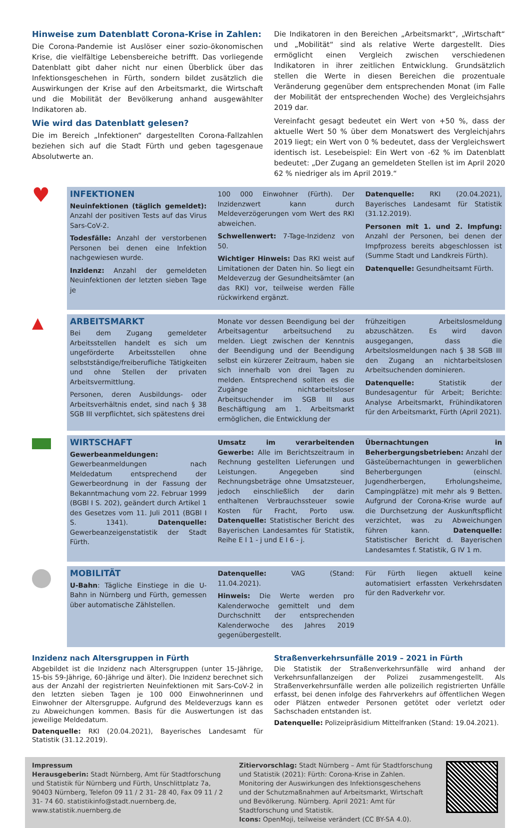Hinweise zum Datenblatt Corona-Krise in Zahlen:
Die Corona-Pandemie ist Auslöser einer sozio-ökonomischen Krise, die vielfältige Lebensbereiche betrifft. Das vorliegende Datenblatt gibt daher nicht nur einen Überblick über das Infektionsgeschehen in Fürth, sondern bildet zusätzlich die Auswirkungen der Krise auf den Arbeitsmarkt, die Wirtschaft und die Mobilität der Bevölkerung anhand ausgewählter Indikatoren ab.
Wie wird das Datenblatt gelesen?
Die im Bereich „Infektionen“ dargestellten Corona-Fallzahlen beziehen sich auf die Stadt Fürth und geben tagesgenaue Absolutwerte an.
Die Indikatoren in den Bereichen „Arbeitsmarkt“, „Wirtschaft“ und „Mobilität“ sind als relative Werte dargestellt. Dies ermöglicht einen Vergleich zwischen verschiedenen Indikatoren in ihrer zeitlichen Entwicklung. Grundsätzlich stellen die Werte in diesen Bereichen die prozentuale Veränderung gegenüber dem entsprechenden Monat (im Falle der Mobilität der entsprechenden Woche) des Vergleichsjahrs 2019 dar.
Vereinfacht gesagt bedeutet ein Wert von +50 %, dass der aktuelle Wert 50 % über dem Monatswert des Vergleichjahrs 2019 liegt; ein Wert von 0 % bedeutet, dass der Vergleichswert identisch ist. Lesebeispiel: Ein Wert von -62 % im Datenblatt bedeutet: „Der Zugang an gemeldeten Stellen ist im April 2020 62 % niedriger als im April 2019.“
♥
INFEKTIONEN
Neuinfektionen (täglich gemeldet): Anzahl der positiven Tests auf das Virus Sars-CoV-2.
Todesfälle: Anzahl der verstorbenen Personen bei denen eine Infektion nachgewiesen wurde.
Inzidenz: Anzahl der gemeldeten Neuinfektionen der letzten sieben Tage je
100 000 Einwohner (Fürth). Der Inzidenzwert kann durch Meldeverzögerungen vom Wert des RKI abweichen.
Schwellenwert: 7-Tage-Inzidenz von 50.
Wichtiger Hinweis: Das RKI weist auf Limitationen der Daten hin. So liegt ein Meldeverzug der Gesundheitsämter (an das RKI) vor, teilweise werden Fälle rückwirkend ergänzt.
Datenquelle: RKI (20.04.2021), Bayerisches Landesamt für Statistik (31.12.2019).
Personen mit 1. und 2. Impfung: Anzahl der Personen, bei denen der Impfprozess bereits abgeschlossen ist (Summe Stadt und Landkreis Fürth).
Datenquelle: Gesundheitsamt Fürth.
▲
ARBEITSMARKT
Bei dem Zugang gemeldeter Arbeitsstellen handelt es sich um ungeförderte Arbeitsstellen ohne selbstständige/freiberufliche Tätigkeiten und ohne Stellen der privaten Arbeitsvermittlung.
Personen, deren Ausbildungs- oder Arbeitsverhältnis endet, sind nach § 38 SGB III verpflichtet, sich spätestens drei
Monate vor dessen Beendigung bei der Arbeitsagentur arbeitsuchend zu melden. Liegt zwischen der Kenntnis der Beendigung und der Beendigung selbst ein kürzerer Zeitraum, haben sie sich innerhalb von drei Tagen zu melden. Entsprechend sollten es die Zugänge nichtarbeitsloser Arbeitsuchender im SGB III aus Beschäftigung am 1. Arbeitsmarkt ermöglichen, die Entwicklung der
frühzeitigen Arbeitslosmeldung abzuschätzen. Es wird davon ausgegangen, dass die Arbeitslosmeldungen nach § 38 SGB III den Zugang an nichtarbeitslosen Arbeitsuchenden dominieren.
Datenquelle: Statistik der Bundesagentur für Arbeit; Berichte: Analyse Arbeitsmarkt, Frühindikatoren für den Arbeitsmarkt, Fürth (April 2021).
WIRTSCHAFT
Gewerbeanmeldungen: Gewerbeanmeldungen nach Meldedatum entsprechend der Gewerbeordnung in der Fassung der Bekanntmachung vom 22. Februar 1999 (BGBl I S. 202), geändert durch Artikel 1 des Gesetzes vom 11. Juli 2011 (BGBl I S. 1341). Datenquelle: Gewerbeanzeigenstatistik der Stadt Fürth.
Umsatz im verarbeitenden Gewerbe: Alle im Berichtszeitraum in Rechnung gestellten Lieferungen und Leistungen. Angegeben sind Rechnungsbeträge ohne Umsatzsteuer, jedoch einschließlich der darin enthaltenen Verbrauchssteuer sowie Kosten für Fracht, Porto usw. Datenquelle: Statistischer Bericht des Bayerischen Landesamtes für Statistik, Reihe E I 1 - j und E I 6 - j.
Übernachtungen in Beherbergungsbetrieben: Anzahl der Gästeübernachtungen in gewerblichen Beherbergungen (einschl. Jugendherbergen, Erholungsheime, Campingplätze) mit mehr als 9 Betten. Aufgrund der Corona-Krise wurde auf die Durchsetzung der Auskunftspflicht verzichtet, was zu Abweichungen führen kann. Datenquelle: Statistischer Bericht d. Bayerischen Landesamtes f. Statistik, G IV 1 m.
MOBILITÄT
U-Bahn: Tägliche Einstiege in die U-Bahn in Nürnberg und Fürth, gemessen über automatische Zählstellen.
Datenquelle: VAG (Stand: 11.04.2021).
Hinweis: Die Werte werden pro Kalenderwoche gemittelt und dem Durchschnitt der entsprechenden Kalenderwoche des Jahres 2019 gegenübergestellt.
Für Fürth liegen aktuell keine automatisiert erfassten Verkehrsdaten für den Radverkehr vor.
Inzidenz nach Altersgruppen in Fürth
Abgebildet ist die Inzidenz nach Altersgruppen (unter 15-Jährige, 15-bis 59-Jährige, 60-Jährige und älter). Die Inzidenz berechnet sich aus der Anzahl der registrierten Neuinfektionen mit Sars-CoV-2 in den letzten sieben Tagen je 100 000 Einwohnerinnen und Einwohner der Altersgruppe. Aufgrund des Meldeverzugs kann es zu Abweichungen kommen. Basis für die Auswertungen ist das jeweilige Meldedatum.
Datenquelle: RKI (20.04.2021), Bayerisches Landesamt für Statistik (31.12.2019).
Straßenverkehrsunfälle 2019 – 2021 in Fürth
Die Statistik der Straßenverkehrsunfälle wird anhand der Verkehrsunfallanzeigen der Polizei zusammengestellt. Als Straßenverkehrsunfälle werden alle polizeilich registrierten Unfälle erfasst, bei denen infolge des Fahrverkehrs auf öffentlichen Wegen oder Plätzen entweder Personen getötet oder verletzt oder Sachschaden entstanden ist.
Datenquelle: Polizeipräsidium Mittelfranken (Stand: 19.04.2021).
Impressum
Herausgeberin: Stadt Nürnberg, Amt für Stadtforschung und Statistik für Nürnberg und Fürth, Unschlittplatz 7a, 90403 Nürnberg, Telefon 09 11 / 2 31- 28 40, Fax 09 11 / 2 31- 74 60. statistikinfo@stadt.nuernberg.de, www.statistik.nuernberg.de
Zitiervorschlag: Stadt Nürnberg – Amt für Stadtforschung und Statistik (2021): Fürth: Corona-Krise in Zahlen. Monitoring der Auswirkungen des Infektionsgeschehens und der Schutzmaßnahmen auf Arbeitsmarkt, Wirtschaft und Bevölkerung. Nürnberg. April 2021: Amt für Stadtforschung und Statistik.
Icons: OpenMoji, teilweise verändert (CC BY-SA 4.0).